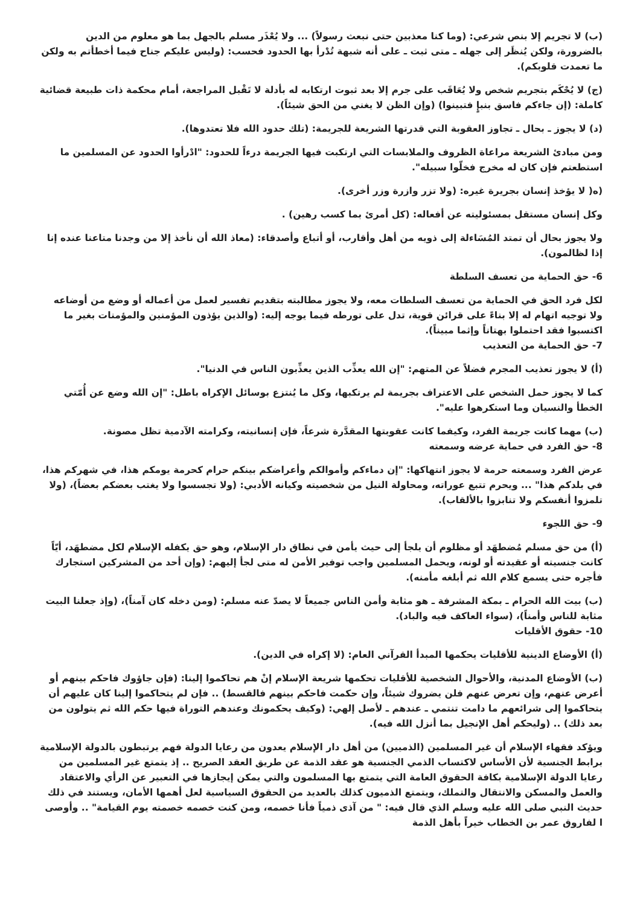(ب) لا تجريم إلا بنص شرعي: (وما كنا معذبين حتى نبعث رسولاً) ... ولا يُعْذَر مسلم بالجهل بما هو معلوم من الدين بالضرورة، ولكن يُنظَر إلى جهله ـ متى ثبت ـ على أنه شبهة تُدْرأ بها الحدود فحسب: (وليس عليكم جناح فيما أخطأتم به ولكن ما تعمدت قلوبكم).
(ج) لا يُحْكَم بتجريم شخص ولا يُعَاقَب على جرم إلا بعد ثبوت ارتكابه له بأدلة لا تَقْبل المراجعة، أمام محكمة ذات طبيعة قضائية كاملة: (إن جاءكم فاسق بنبإٍ فتبينوا) (وإن الظن لا يغني من الحق شيئاً).
(د) لا يجوز ـ بحال ـ تجاوز العقوبة التي قدرتها الشريعة للجريمة: (تلك حدود الله فلا تعتدوها).
ومن مبادئ الشريعة مراعاة الظروف والملابسات التي ارتكبت فيها الجريمة درءاً للحدود: "ادْرأوا الحدود عن المسلمين ما استطعتم فإن كان له مخرج فخلّوا سبيله".
(ه( لا يؤخذ إنسان بجريرة غيره: (ولا تزر وازرة وزر أخرى).
وكل إنسان مستقل بمسئوليته عن أفعاله: (كل أمرئ بما كسب رهين) .
ولا يجوز بحال أن تمتد المُسَاءلة إلى ذويه من أهل وأقارب، أو أتباع وأصدقاء: (معاذ الله أن نأخذ إلا من وجدنا متاعنا عنده إنا إذا لظالمون).
6- حق الحماية من تعسف السلطة
لكل فرد الحق في الحماية من تعسف السلطات معه، ولا يجوز مطالبته بتقديم تفسير لعمل من أعماله أو وضع من أوضاعه ولا توجيه اتهام له إلا بناءً على قرائن قوية، تدل على تورطه فيما يوجه إليه: (والذين يؤذون المؤمنين والمؤمنات بغير ما اكتسبوا فقد احتملوا بهتاناً وإثما مبيناً).
7- حق الحماية من التعذيب
(أ) لا يجوز تعذيب المجرم فضلاً عن المتهم: "إن الله يعذِّب الذين يعذِّبون الناس في الدنيا".
كما لا يجوز حمل الشخص على الاعتراف بجريمة لم يرتكبها، وكل ما يُنتزع بوسائل الإكراه باطل: "إن الله وضع عن أُمّتي الخطأ والنسيان وما استكرهوا عليه".
(ب) مهما كانت جريمة الفرد، وكيفما كانت عقوبتها المقدَّرة شرعاً، فإن إنسانيته، وكرامته الآدمية تظل مصونة.
8- حق الفرد في حماية عرضه وسمعته
عرض الفرد وسمعته حرمة لا يجوز انتهاكها: "إن دماءكم وأموالكم وأعراضكم بينكم حرام كحرمة يومكم هذا، في شهركم هذا، في بلدكم هذا" ... ويحرم تتبع عوراته، ومحاولة النيل من شخصيته وكيانه الأدبي: (ولا تجسسوا ولا يغتب بعضكم بعضاً)، (ولا تلمزوا أنفسكم ولا تنابزوا بالألقاب).
9- حق اللجوء
(أ) من حق مسلم مُضطهَد أو مظلوم أن يلجأ إلى حيث يأمن في نطاق دار الإسلام، وهو حق يكفله الإسلام لكل مضطهَد، أيّاً كانت جنسيته أو عقيدته أو لونه، ويحمل المسلمين واجب توفير الأمن له متى لجأ إليهم: (وإن أحد من المشركين استجارك فأجره حتى يسمع كلام الله ثم أبلغه مأمنه).
(ب) بيت الله الحرام ـ بمكة المشرفة ـ هو مثابة وأمن الناس جميعاً لا يصدّ عنه مسلم: (ومن دخله كان آمناً)، (وإذ جعلنا البيت مثابة للناس وأمناً)، (سواء العاكف فيه والباد).
10- حقوق الأقليات
(أ) الأوضاع الدينية للأقليات يحكمها المبدأ القرآني العام: (لا إكراه في الدين).
(ب) الأوضاع المدنية، والأحوال الشخصية للأقليات تحكمها شريعة الإسلام إنْ هم تحاكموا إلينا: (فإن جاؤوك فاحكم بينهم أو أعرض عنهم، وإن تعرض عنهم فلن يضروك شيئاً، وإن حكمت فاحكم بينهم فالقسط) .. فإن لم يتحاكموا إلينا كان عليهم أن يتحاكموا إلى شرائعهم ما دامت تنتمي ـ عندهم ـ لأصل إلهي: (وكيف يحكمونك وعندهم التوراة فيها حكم الله ثم يتولون من بعد ذلك) .. (وليحكم أهل الإنجيل بما أنزل الله فيه).
ويؤكد فقهاء الإسلام أن غير المسلمين (الذميين) من أهل دار الإسلام يعدون من رعايا الدولة فهم يرتبطون بالدولة الإسلامية برابط الجنسية لأن الأساس لاكتساب الذمي الجنسية هو عقد الذمة عن طريق العقد الصريح .. إذ يتمتع غير المسلمين من رعايا الدولة الإسلامية بكافة الحقوق العامة التي يتمتع بها المسلمون والتي يمكن إيجازها في التعبير عن الرأي والاعتقاد والعمل والمسكن والانتقال والتملك، ويتمتع الذميون كذلك بالعديد من الحقوق السياسية لعل أهمها الأمان، ويستند في ذلك حديث النبي صلى الله عليه وسلم الذي قال فيه: " من آذى ذمياً فأنا خصمه، ومن كنت خصمه خصمته يوم القيامة" .. وأوصى ا لفاروق عمر بن الخطاب خيراً بأهل الذمة